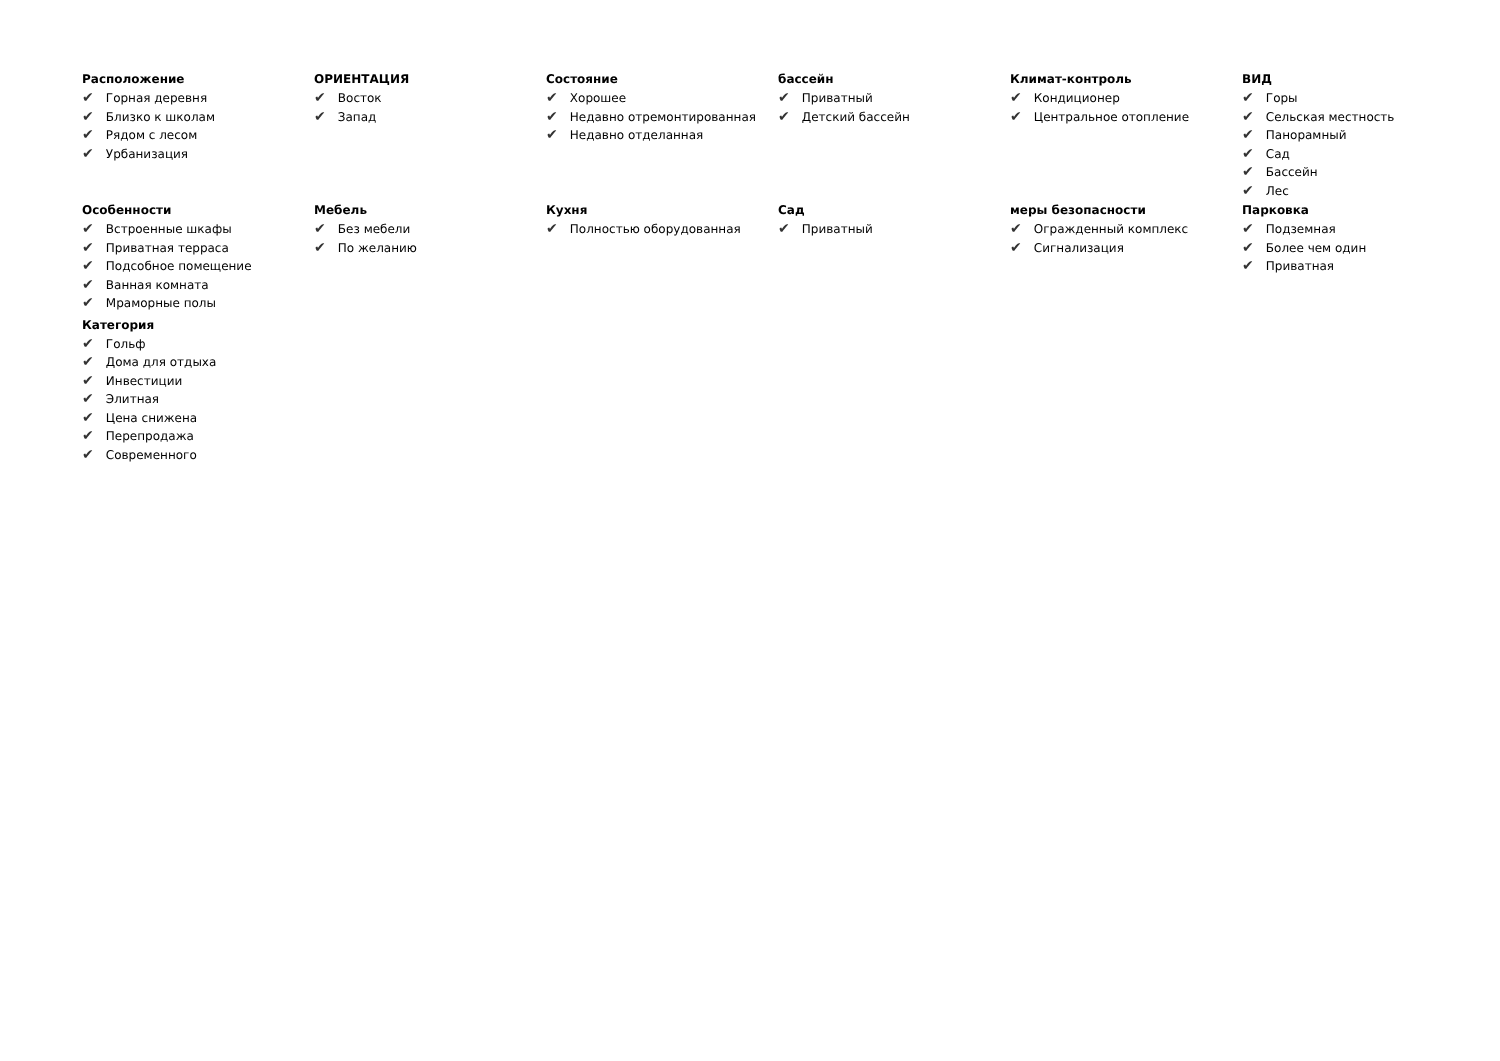Расположение
✔ Горная деревня
✔ Близко к школам
✔ Рядом с лесом
✔ Урбанизация
ОРИЕНТАЦИЯ
✔ Восток
✔ Запад
Состояние
✔ Хорошее
✔ Недавно отремонтированная
✔ Недавно отделанная
бассейн
✔ Приватный
✔ Детский бассейн
Климат-контроль
✔ Кондиционер
✔ Центральное отопление
ВИД
✔ Горы
✔ Сельская местность
✔ Панорамный
✔ Сад
✔ Бассейн
✔ Лес
Особенности
✔ Встроенные шкафы
✔ Приватная терраса
✔ Подсобное помещение
✔ Ванная комната
✔ Мраморные полы
Категория
✔ Гольф
✔ Дома для отдыха
✔ Инвестиции
✔ Элитная
✔ Цена снижена
✔ Перепродажа
✔ Современного
Мебель
✔ Без мебели
✔ По желанию
Кухня
✔ Полностью оборудованная
Сад
✔ Приватный
меры безопасности
✔ Огражденный комплекс
✔ Сигнализация
Парковка
✔ Подземная
✔ Более чем один
✔ Приватная